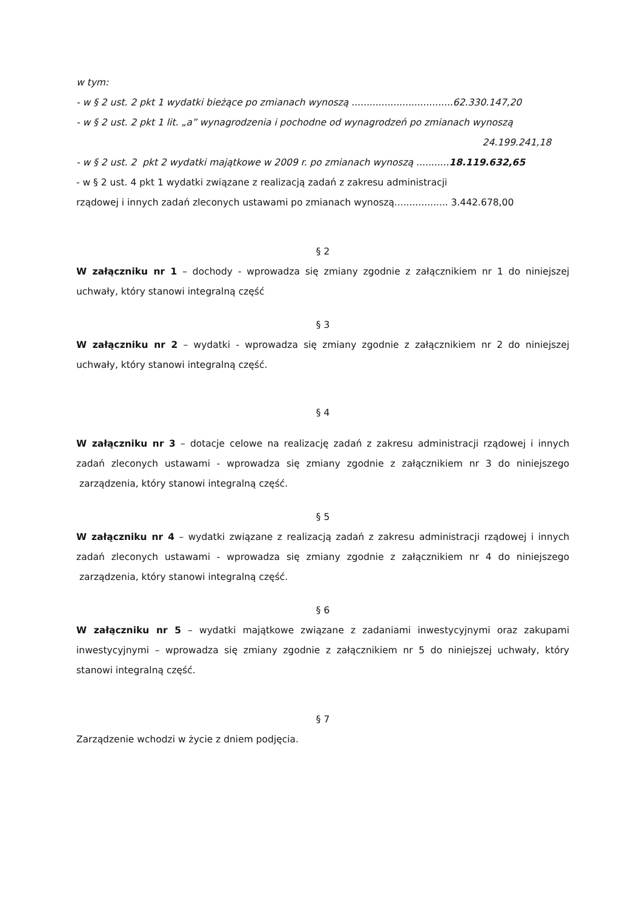w tym:
- w § 2 ust. 2 pkt 1 wydatki bieżące po zmianach wynoszą ..................................62.330.147,20
- w § 2 ust. 2 pkt 1 lit. „a” wynagrodzenia i pochodne od wynagrodzeń po zmianach wynoszą
24.199.241,18
- w § 2 ust. 2 pkt 2 wydatki majątkowe w 2009 r. po zmianach wynoszą ...........18.119.632,65
- w § 2 ust. 4 pkt 1 wydatki związane z realizacją zadań z zakresu administracji
rządowej i innych zadań zleconych ustawami po zmianach wynoszą.................. 3.442.678,00
§ 2
W załączniku nr 1 – dochody - wprowadza się zmiany zgodnie z załącznikiem nr 1 do niniejszej uchwały, który stanowi integralną część
§ 3
W załączniku nr 2 – wydatki - wprowadza się zmiany zgodnie z załącznikiem nr 2 do niniejszej uchwały, który stanowi integralną część.
§ 4
W załączniku nr 3 – dotacje celowe na realizację zadań z zakresu administracji rządowej i innych zadań zleconych ustawami - wprowadza się zmiany zgodnie z załącznikiem nr 3 do niniejszego zarządzenia, który stanowi integralną część.
§ 5
W załączniku nr 4 – wydatki związane z realizacją zadań z zakresu administracji rządowej i innych zadań zleconych ustawami - wprowadza się zmiany zgodnie z załącznikiem nr 4 do niniejszego zarządzenia, który stanowi integralną część.
§ 6
W załączniku nr 5 – wydatki majątkowe związane z zadaniami inwestycyjnymi oraz zakupami inwestycyjnymi – wprowadza się zmiany zgodnie z załącznikiem nr 5 do niniejszej uchwały, który stanowi integralną część.
§ 7
Zarządzenie wchodzi w życie z dniem podjęcia.